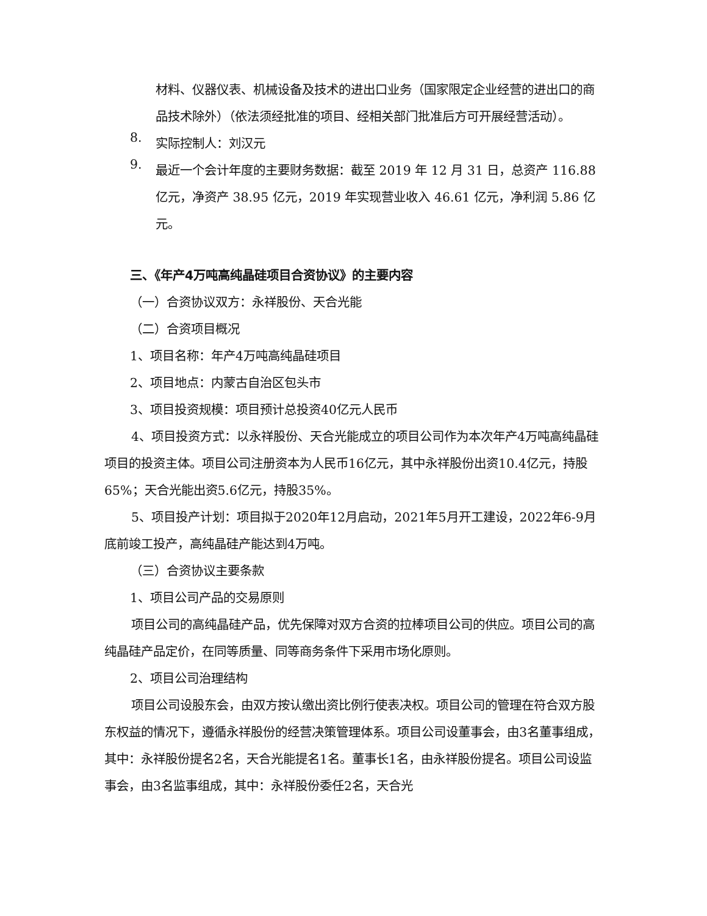材料、仪器仪表、机械设备及技术的进出口业务（国家限定企业经营的进出口的商品技术除外）（依法须经批准的项目、经相关部门批准后方可开展经营活动）。
8.
实际控制人：刘汉元
9.
最近一个会计年度的主要财务数据：截至 2019 年 12 月 31 日，总资产 116.88 亿元，净资产 38.95 亿元，2019 年实现营业收入 46.61 亿元，净利润 5.86 亿元。
三、《年产4万吨高纯晶硅项目合资协议》的主要内容
（一）合资协议双方：永祥股份、天合光能
（二）合资项目概况
1、项目名称：年产4万吨高纯晶硅项目
2、项目地点：内蒙古自治区包头市
3、项目投资规模：项目预计总投资40亿元人民币
4、项目投资方式：以永祥股份、天合光能成立的项目公司作为本次年产4万吨高纯晶硅项目的投资主体。项目公司注册资本为人民币16亿元，其中永祥股份出资10.4亿元，持股65%；天合光能出资5.6亿元，持股35%。
5、项目投产计划：项目拟于2020年12月启动，2021年5月开工建设，2022年6-9月底前竣工投产，高纯晶硅产能达到4万吨。
（三）合资协议主要条款
1、项目公司产品的交易原则
项目公司的高纯晶硅产品，优先保障对双方合资的拉棒项目公司的供应。项目公司的高纯晶硅产品定价，在同等质量、同等商务条件下采用市场化原则。
2、项目公司治理结构
项目公司设股东会，由双方按认缴出资比例行使表决权。项目公司的管理在符合双方股东权益的情况下，遵循永祥股份的经营决策管理体系。项目公司设董事会，由3名董事组成，其中：永祥股份提名2名，天合光能提名1名。董事长1名，由永祥股份提名。项目公司设监事会，由3名监事组成，其中：永祥股份委任2名，天合光